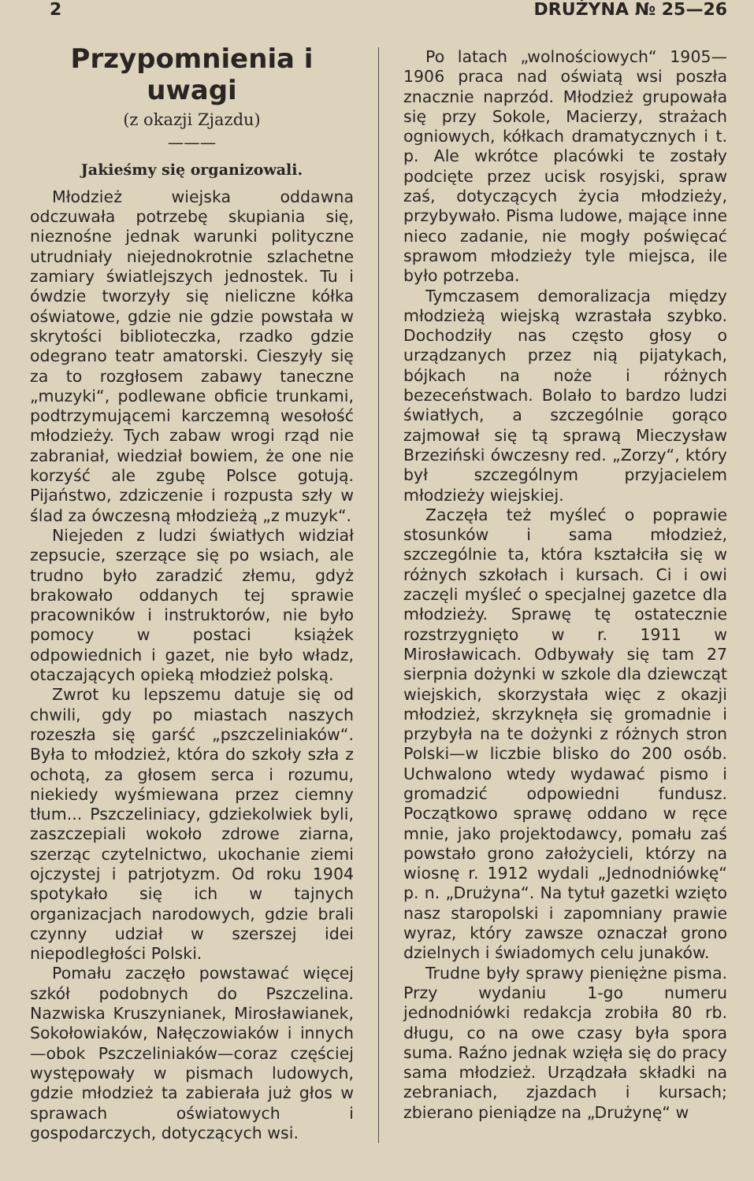2 DRUŻYNA № 25—26
Przypomnienia i uwagi
(z okazji Zjazdu)
———
Jakieśmy się organizowali.
Młodzież wiejska oddawna odczuwała potrzebę skupiania się, nieznośne jednak warunki polityczne utrudniały niejednokrotnie szlachetne zamiary światlejszych jednostek. Tu i ówdzie tworzyły się nieliczne kółka oświatowe, gdzie nie gdzie powstała w skrytości biblioteczka, rzadko gdzie odegrano teatr amatorski. Cieszyły się za to rozgłosem zabawy taneczne „muzyki“, podlewane obficie trunkami, podtrzymującemi karczemną wesołość młodzieży. Tych zabaw wrogi rząd nie zabraniał, wiedział bowiem, że one nie korzyść ale zgubę Polsce gotują. Pijaństwo, zdziczenie i rozpusta szły w ślad za ówczesną młodzieżą „z muzyk“.
Niejeden z ludzi światłych widział zepsucie, szerzące się po wsiach, ale trudno było zaradzić złemu, gdyż brakowało oddanych tej sprawie pracowników i instruktorów, nie było pomocy w postaci książek odpowiednich i gazet, nie było władz, otaczających opieką młodzież polską.
Zwrot ku lepszemu datuje się od chwili, gdy po miastach naszych rozeszła się garść „pszczeliniaków“. Była to młodzież, która do szkoły szła z ochotą, za głosem serca i rozumu, niekiedy wyśmiewana przez ciemny tłum... Pszczeliniacy, gdziekolwiek byli, zaszczepiali wokoło zdrowe ziarna, szerząc czytelnictwo, ukochanie ziemi ojczystej i patrjotyzm. Od roku 1904 spotykało się ich w tajnych organizacjach narodowych, gdzie brali czynny udział w szerszej idei niepodległości Polski.
Pomału zaczęło powstawać więcej szkół podobnych do Pszczelina. Nazwiska Kruszynianek, Mirosławianek, Sokołowiaków, Nałęczowiaków i innych —obok Pszczeliniaków—coraz częściej występowały w pismach ludowych, gdzie młodzież ta zabierała już głos w sprawach oświatowych i gospodarczych, dotyczących wsi.
Po latach „wolnościowych“ 1905—1906 praca nad oświatą wsi poszła znacznie naprzód. Młodzież grupowała się przy Sokole, Macierzy, strażach ogniowych, kółkach dramatycznych i t. p. Ale wkrótce placówki te zostały podcięte przez ucisk rosyjski, spraw zaś, dotyczących życia młodzieży, przybywało. Pisma ludowe, mające inne nieco zadanie, nie mogły poświęcać sprawom młodzieży tyle miejsca, ile było potrzeba.
Tymczasem demoralizacja między młodzieżą wiejską wzrastała szybko. Dochodziły nas często głosy o urządzanych przez nią pijatykach, bójkach na noże i różnych bezeceństwach. Bolało to bardzo ludzi światłych, a szczególnie gorąco zajmował się tą sprawą Mieczysław Brzeziński ówczesny red. „Zorzy“, który był szczególnym przyjacielem młodzieży wiejskiej.
Zaczęła też myśleć o poprawie stosunków i sama młodzież, szczególnie ta, która kształciła się w różnych szkołach i kursach. Ci i owi zaczęli myśleć o specjalnej gazetce dla młodzieży. Sprawę tę ostatecznie rozstrzygnięto w r. 1911 w Mirosławicach. Odbywały się tam 27 sierpnia dożynki w szkole dla dziewcząt wiejskich, skorzystała więc z okazji młodzież, skrzyknęła się gromadnie i przybyła na te dożynki z różnych stron Polski—w liczbie blisko do 200 osób. Uchwalono wtedy wydawać pismo i gromadzić odpowiedni fundusz. Początkowo sprawę oddano w ręce mnie, jako projektodawcy, pomału zaś powstało grono założycieli, którzy na wiosnę r. 1912 wydali „Jednodniówkę“ p. n. „Drużyna“. Na tytuł gazetki wzięto nasz staropolski i zapomniany prawie wyraz, który zawsze oznaczał grono dzielnych i świadomych celu junaków.
Trudne były sprawy pieniężne pisma. Przy wydaniu 1-go numeru jednodniówki redakcja zrobiła 80 rb. długu, co na owe czasy była spora suma. Raźno jednak wzięła się do pracy sama młodzież. Urządzała składki na zebraniach, zjazdach i kursach; zbierano pieniądze na „Drużynę“ w